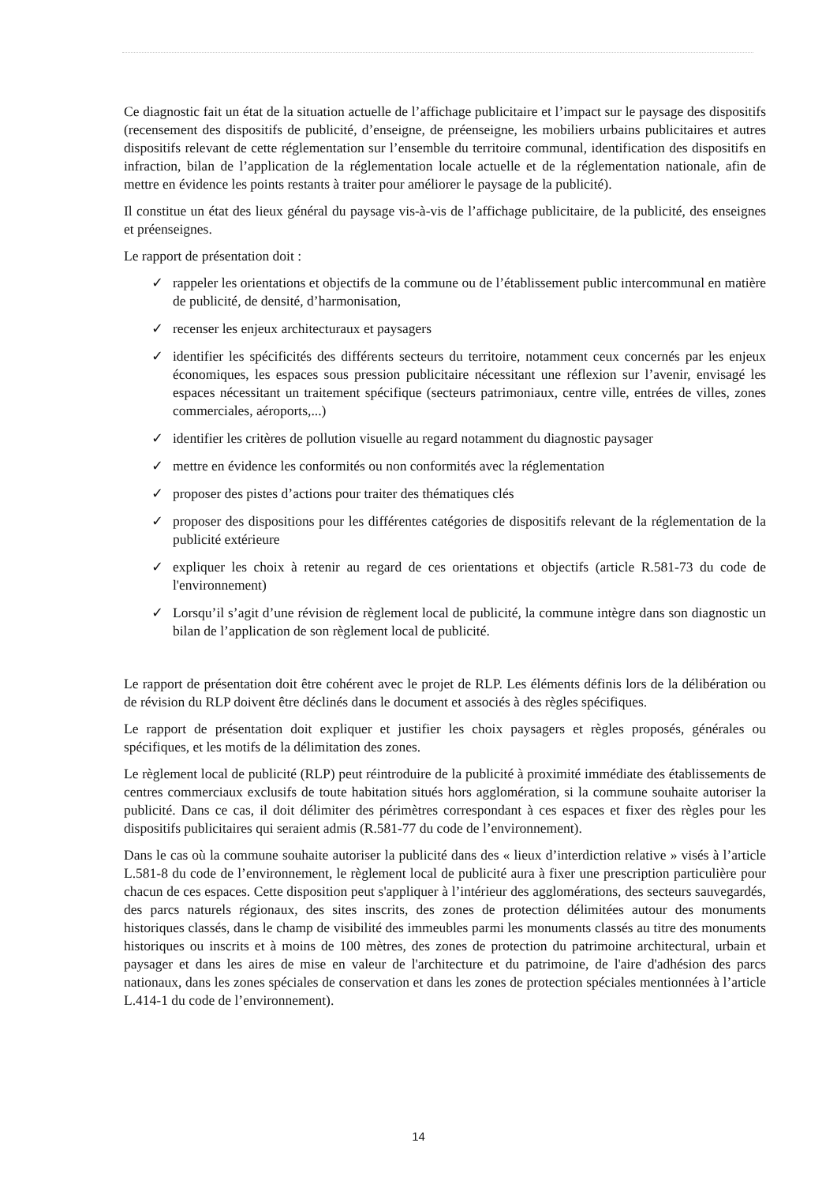Ce diagnostic fait un état de la situation actuelle de l’affichage publicitaire et l’impact sur le paysage des dispositifs (recensement des dispositifs de publicité, d’enseigne, de préenseigne, les mobiliers urbains publicitaires et autres dispositifs relevant de cette réglementation sur l’ensemble du territoire communal, identification des dispositifs en infraction, bilan de l’application de la réglementation locale actuelle et de la réglementation nationale, afin de mettre en évidence les points restants à traiter pour améliorer le paysage de la publicité).
Il constitue un état des lieux général du paysage vis-à-vis de l’affichage publicitaire, de la publicité, des enseignes et préenseignes.
Le rapport de présentation doit :
✓ rappeler les orientations et objectifs de la commune ou de l’établissement public intercommunal en matière de publicité, de densité, d’harmonisation,
✓ recenser les enjeux architecturaux et paysagers
✓ identifier les spécificités des différents secteurs du territoire, notamment ceux concernés par les enjeux économiques, les espaces sous pression publicitaire nécessitant une réflexion sur l’avenir, envisagé les espaces nécessitant un traitement spécifique (secteurs patrimoniaux, centre ville, entrées de villes, zones commerciales, aéroports,...)
✓ identifier les critères de pollution visuelle au regard notamment du diagnostic paysager
✓ mettre en évidence les conformités ou non conformités avec la réglementation
✓ proposer des pistes d’actions pour traiter des thématiques clés
✓ proposer des dispositions pour les différentes catégories de dispositifs relevant de la réglementation de la publicité extérieure
✓ expliquer les choix à retenir au regard de ces orientations et objectifs (article R.581-73 du code de l'environnement)
✓ Lorsqu’il s’agit d’une révision de règlement local de publicité, la commune intègre dans son diagnostic un bilan de l’application de son règlement local de publicité.
Le rapport de présentation doit être cohérent avec le projet de RLP. Les éléments définis lors de la délibération ou de révision du RLP doivent être déclinés dans le document et associés à des règles spécifiques.
Le rapport de présentation doit expliquer et justifier les choix paysagers et règles proposés, générales ou spécifiques, et les motifs de la délimitation des zones.
Le règlement local de publicité (RLP) peut réintroduire de la publicité à proximité immédiate des établissements de centres commerciaux exclusifs de toute habitation situés hors agglomération, si la commune souhaite autoriser la publicité. Dans ce cas, il doit délimiter des périmètres correspondant à ces espaces et fixer des règles pour les dispositifs publicitaires qui seraient admis (R.581-77 du code de l’environnement).
Dans le cas où la commune souhaite autoriser la publicité dans des « lieux d’interdiction relative » visés à l’article L.581-8 du code de l’environnement, le règlement local de publicité aura à fixer une prescription particulière pour chacun de ces espaces. Cette disposition peut s'appliquer à l’intérieur des agglomérations, des secteurs sauvegardés, des parcs naturels régionaux, des sites inscrits, des zones de protection délimitées autour des monuments historiques classés, dans le champ de visibilité des immeubles parmi les monuments classés au titre des monuments historiques ou inscrits et à moins de 100 mètres, des zones de protection du patrimoine architectural, urbain et paysager et dans les aires de mise en valeur de l'architecture et du patrimoine, de l'aire d'adhésion des parcs nationaux, dans les zones spéciales de conservation et dans les zones de protection spéciales mentionnées à l’article L.414-1 du code de l’environnement).
14